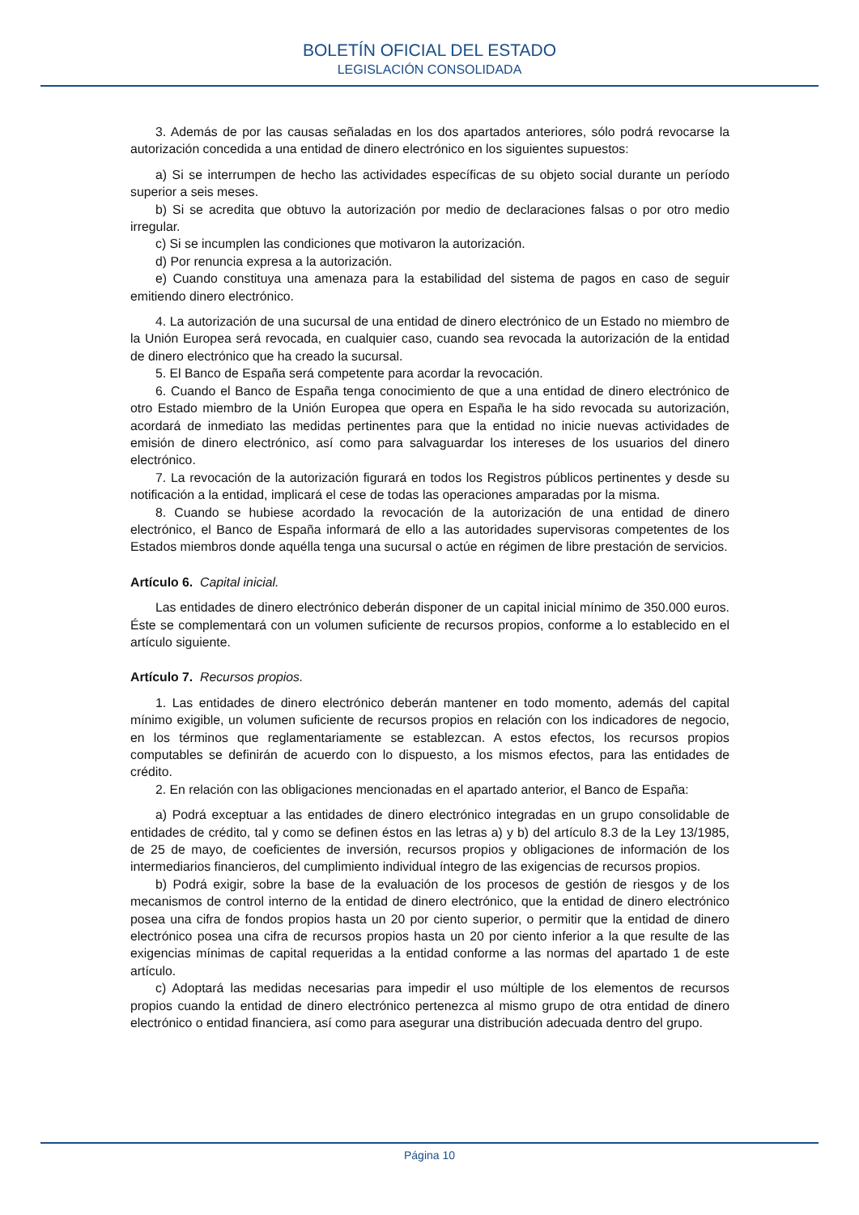BOLETÍN OFICIAL DEL ESTADO
LEGISLACIÓN CONSOLIDADA
3. Además de por las causas señaladas en los dos apartados anteriores, sólo podrá revocarse la autorización concedida a una entidad de dinero electrónico en los siguientes supuestos:
a) Si se interrumpen de hecho las actividades específicas de su objeto social durante un período superior a seis meses.
b) Si se acredita que obtuvo la autorización por medio de declaraciones falsas o por otro medio irregular.
c) Si se incumplen las condiciones que motivaron la autorización.
d) Por renuncia expresa a la autorización.
e) Cuando constituya una amenaza para la estabilidad del sistema de pagos en caso de seguir emitiendo dinero electrónico.
4. La autorización de una sucursal de una entidad de dinero electrónico de un Estado no miembro de la Unión Europea será revocada, en cualquier caso, cuando sea revocada la autorización de la entidad de dinero electrónico que ha creado la sucursal.
5. El Banco de España será competente para acordar la revocación.
6. Cuando el Banco de España tenga conocimiento de que a una entidad de dinero electrónico de otro Estado miembro de la Unión Europea que opera en España le ha sido revocada su autorización, acordará de inmediato las medidas pertinentes para que la entidad no inicie nuevas actividades de emisión de dinero electrónico, así como para salvaguardar los intereses de los usuarios del dinero electrónico.
7. La revocación de la autorización figurará en todos los Registros públicos pertinentes y desde su notificación a la entidad, implicará el cese de todas las operaciones amparadas por la misma.
8. Cuando se hubiese acordado la revocación de la autorización de una entidad de dinero electrónico, el Banco de España informará de ello a las autoridades supervisoras competentes de los Estados miembros donde aquélla tenga una sucursal o actúe en régimen de libre prestación de servicios.
Artículo 6. Capital inicial.
Las entidades de dinero electrónico deberán disponer de un capital inicial mínimo de 350.000 euros. Éste se complementará con un volumen suficiente de recursos propios, conforme a lo establecido en el artículo siguiente.
Artículo 7. Recursos propios.
1. Las entidades de dinero electrónico deberán mantener en todo momento, además del capital mínimo exigible, un volumen suficiente de recursos propios en relación con los indicadores de negocio, en los términos que reglamentariamente se establezcan. A estos efectos, los recursos propios computables se definirán de acuerdo con lo dispuesto, a los mismos efectos, para las entidades de crédito.
2. En relación con las obligaciones mencionadas en el apartado anterior, el Banco de España:
a) Podrá exceptuar a las entidades de dinero electrónico integradas en un grupo consolidable de entidades de crédito, tal y como se definen éstos en las letras a) y b) del artículo 8.3 de la Ley 13/1985, de 25 de mayo, de coeficientes de inversión, recursos propios y obligaciones de información de los intermediarios financieros, del cumplimiento individual íntegro de las exigencias de recursos propios.
b) Podrá exigir, sobre la base de la evaluación de los procesos de gestión de riesgos y de los mecanismos de control interno de la entidad de dinero electrónico, que la entidad de dinero electrónico posea una cifra de fondos propios hasta un 20 por ciento superior, o permitir que la entidad de dinero electrónico posea una cifra de recursos propios hasta un 20 por ciento inferior a la que resulte de las exigencias mínimas de capital requeridas a la entidad conforme a las normas del apartado 1 de este artículo.
c) Adoptará las medidas necesarias para impedir el uso múltiple de los elementos de recursos propios cuando la entidad de dinero electrónico pertenezca al mismo grupo de otra entidad de dinero electrónico o entidad financiera, así como para asegurar una distribución adecuada dentro del grupo.
Página 10